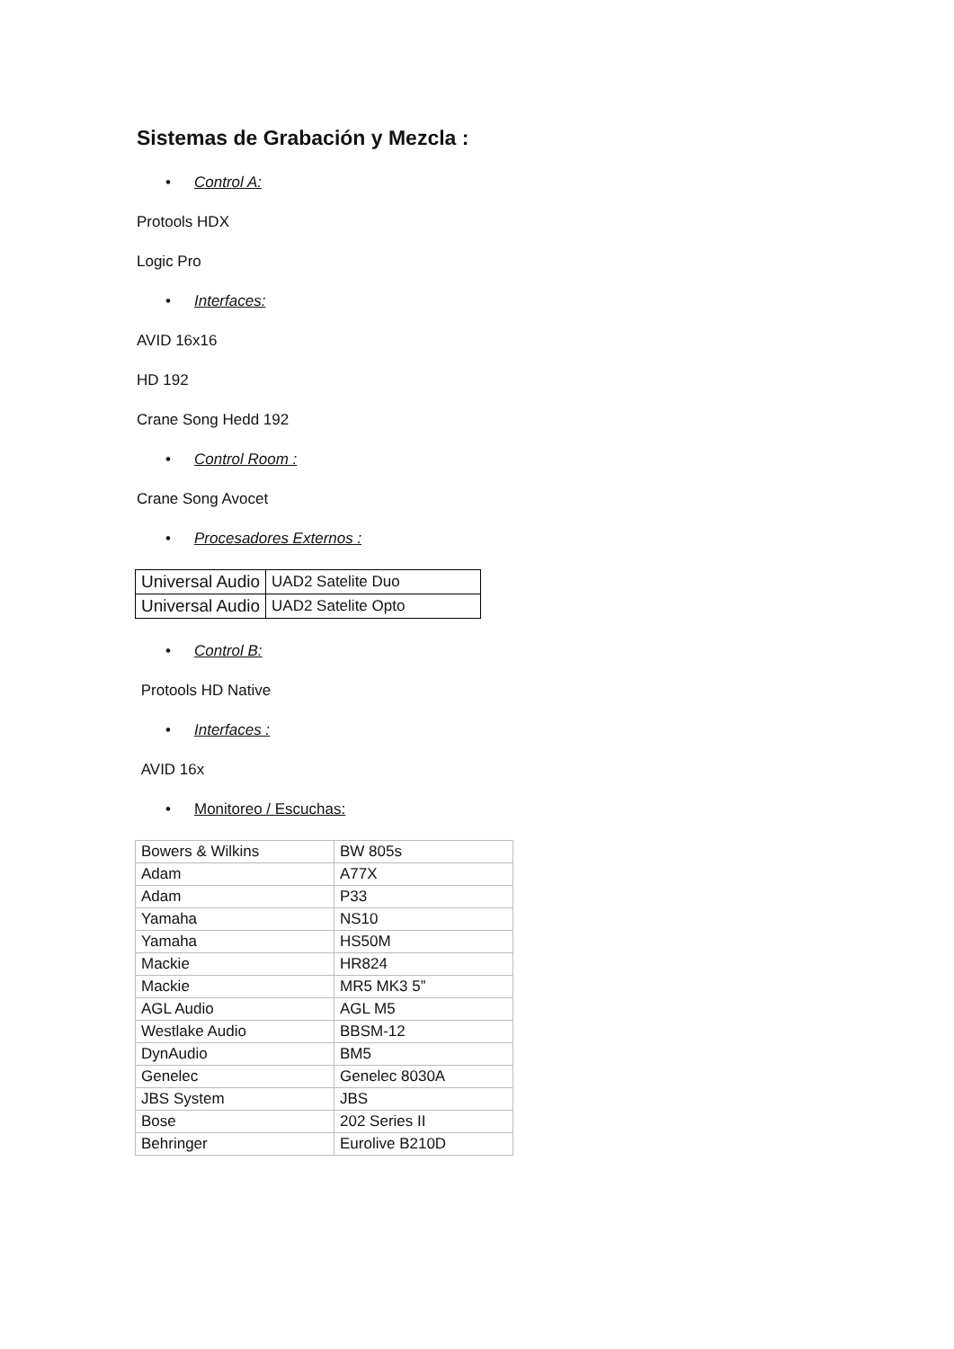Sistemas de Grabación y Mezcla :
• Control A:
Protools HDX
Logic Pro
• Interfaces:
AVID 16x16
HD 192
Crane Song Hedd 192
• Control Room :
Crane Song Avocet
• Procesadores Externos :
| Universal Audio | UAD2 Satelite Duo |
| Universal Audio | UAD2 Satelite Opto |
• Control B:
Protools HD Native
• Interfaces :
AVID 16x
• Monitoreo / Escuchas:
| Bowers & Wilkins | BW 805s |
| Adam | A77X |
| Adam | P33 |
| Yamaha | NS10 |
| Yamaha | HS50M |
| Mackie | HR824 |
| Mackie | MR5 MK3 5” |
| AGL Audio | AGL M5 |
| Westlake Audio | BBSM-12 |
| DynAudio | BM5 |
| Genelec | Genelec 8030A |
| JBS System | JBS |
| Bose | 202 Series II |
| Behringer | Eurolive B210D |